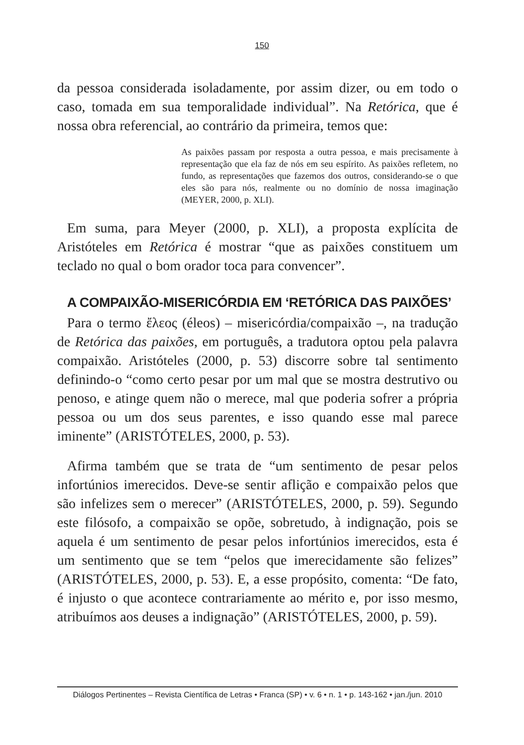150
da pessoa considerada isoladamente, por assim dizer, ou em todo o caso, tomada em sua temporalidade individual”. Na Retórica, que é nossa obra referencial, ao contrário da primeira, temos que:
As paixões passam por resposta a outra pessoa, e mais precisamente à representação que ela faz de nós em seu espírito. As paixões refletem, no fundo, as representações que fazemos dos outros, considerando-se o que eles são para nós, realmente ou no domínio de nossa imaginação (MEYER, 2000, p. XLI).
Em suma, para Meyer (2000, p. XLI), a proposta explícita de Aristóteles em Retórica é mostrar “que as paixões constituem um teclado no qual o bom orador toca para convencer”.
A COMPAIXÃO-MISERICÓRDIA EM ‘RETÓRICA DAS PAIXÕES’
Para o termo ἔλεος (éleos) – misericórdia/compaixão –, na tradução de Retórica das paixões, em português, a tradutora optou pela palavra compaixão. Aristóteles (2000, p. 53) discorre sobre tal sentimento definindo-o “como certo pesar por um mal que se mostra destrutivo ou penoso, e atinge quem não o merece, mal que poderia sofrer a própria pessoa ou um dos seus parentes, e isso quando esse mal parece iminente” (ARISTÓTELES, 2000, p. 53).
Afirma também que se trata de “um sentimento de pesar pelos infortúnios imerecidos. Deve-se sentir aflição e compaixão pelos que são infelizes sem o merecer” (ARISTÓTELES, 2000, p. 59). Segundo este filósofo, a compaixão se opõe, sobretudo, à indignação, pois se aquela é um sentimento de pesar pelos infortúnios imerecidos, esta é um sentimento que se tem “pelos que imerecidamente são felizes” (ARISTÓTELES, 2000, p. 53). E, a esse propósito, comenta: “De fato, é injusto o que acontece contrariamente ao mérito e, por isso mesmo, atribuímos aos deuses a indignação” (ARISTÓTELES, 2000, p. 59).
Diálogos Pertinentes – Revista Científica de Letras • Franca (SP) • v. 6 • n. 1 • p. 143-162 • jan./jun. 2010